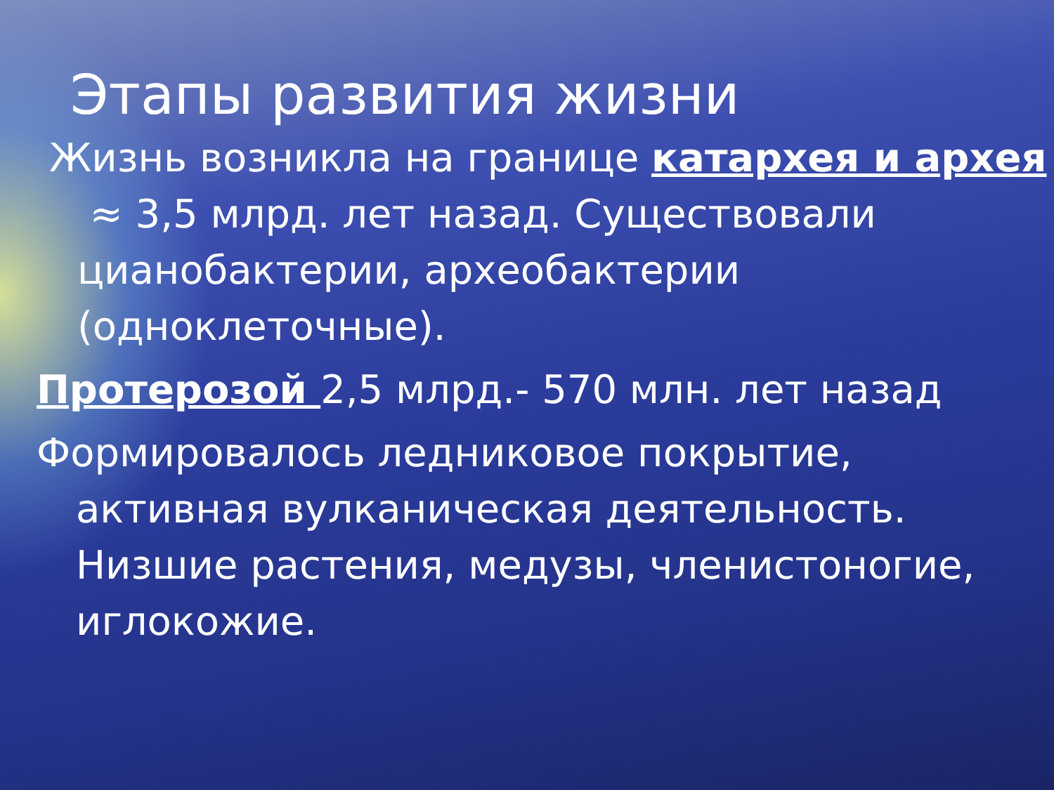Этапы развития жизни
Жизнь возникла на границе катархея и архея ≈ 3,5 млрд. лет назад. Существовали цианобактерии, археобактерии (одноклеточные).
Протерозой 2,5 млрд.- 570 млн. лет назад
Формировалось ледниковое покрытие, активная вулканическая деятельность. Низшие растения, медузы, членистоногие, иглокожие.